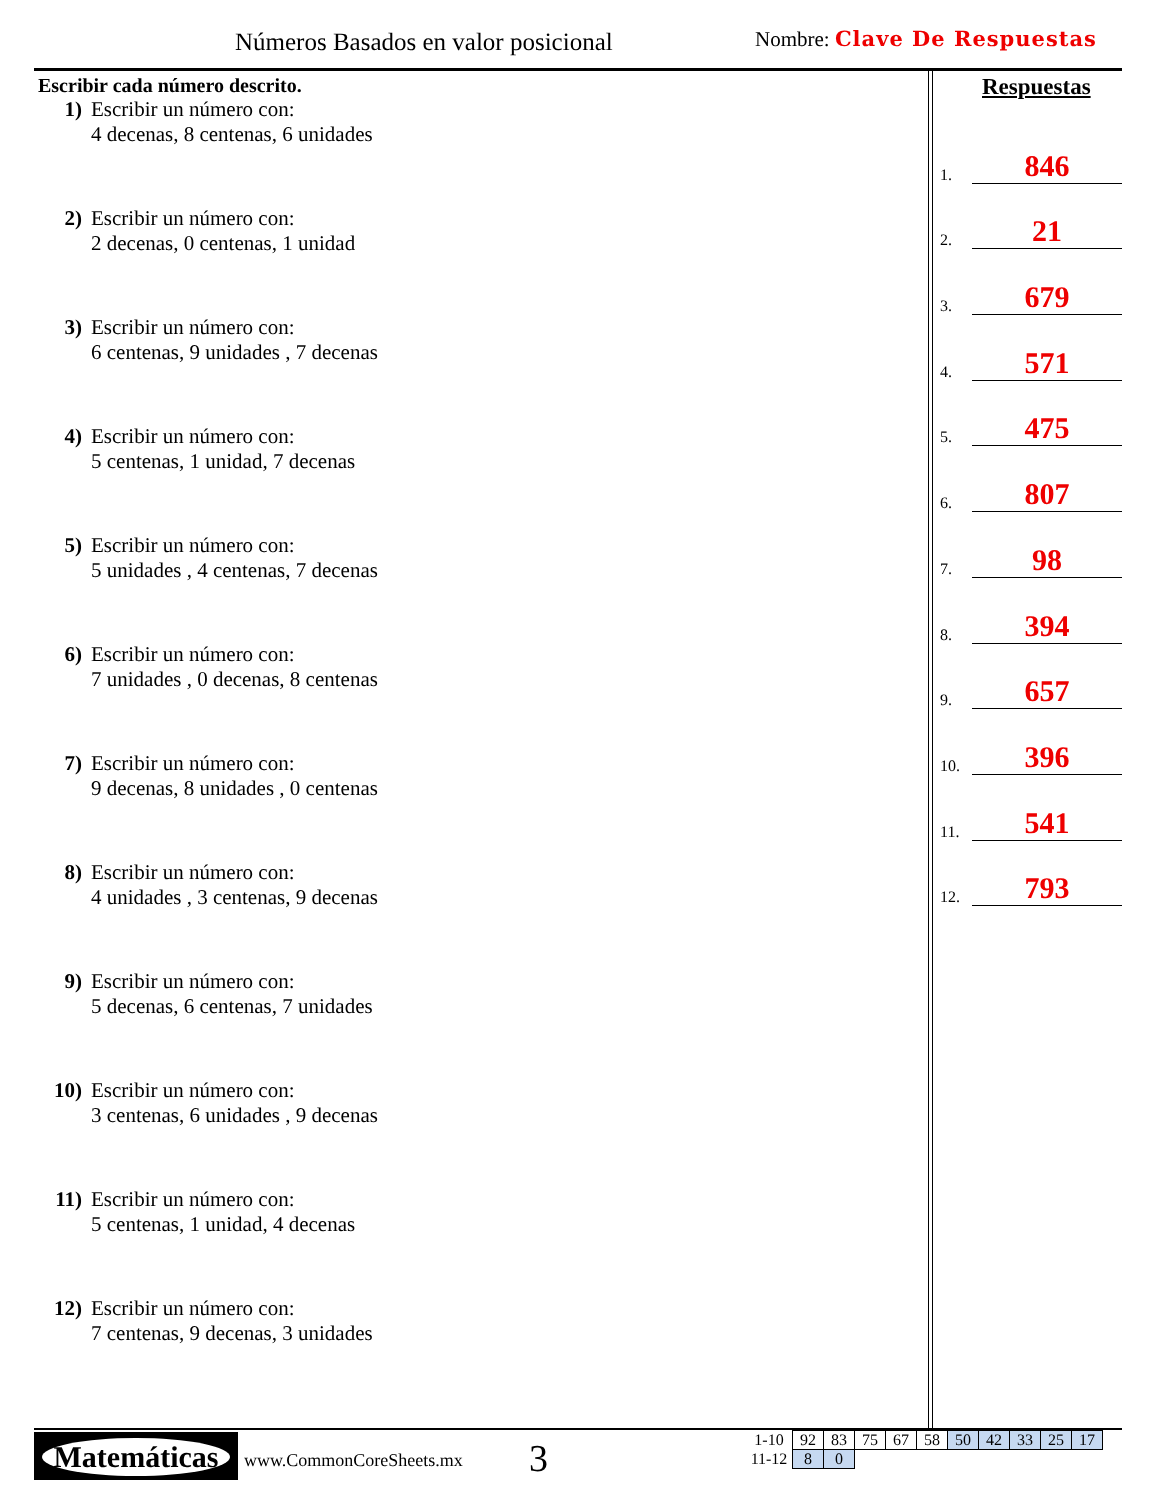Números Basados en valor posicional
Nombre: Clave De Respuestas
Escribir cada número descrito.
1) Escribir un número con:
4 decenas, 8 centenas, 6 unidades
2) Escribir un número con:
2 decenas, 0 centenas, 1 unidad
3) Escribir un número con:
6 centenas, 9 unidades , 7 decenas
4) Escribir un número con:
5 centenas, 1 unidad, 7 decenas
5) Escribir un número con:
5 unidades , 4 centenas, 7 decenas
6) Escribir un número con:
7 unidades , 0 decenas, 8 centenas
7) Escribir un número con:
9 decenas, 8 unidades , 0 centenas
8) Escribir un número con:
4 unidades , 3 centenas, 9 decenas
9) Escribir un número con:
5 decenas, 6 centenas, 7 unidades
10) Escribir un número con:
3 centenas, 6 unidades , 9 decenas
11) Escribir un número con:
5 centenas, 1 unidad, 4 decenas
12) Escribir un número con:
7 centenas, 9 decenas, 3 unidades
Respuestas
1. 846
2. 21
3. 679
4. 571
5. 475
6. 807
7. 98
8. 394
9. 657
10. 396
11. 541
12. 793
Matemáticas
www.CommonCoreSheets.mx 3
| 1-10 | 92 | 83 | 75 | 67 | 58 | 50 | 42 | 33 | 25 | 17 |
| 11-12 | 8 | 0 | | | | | | | | |